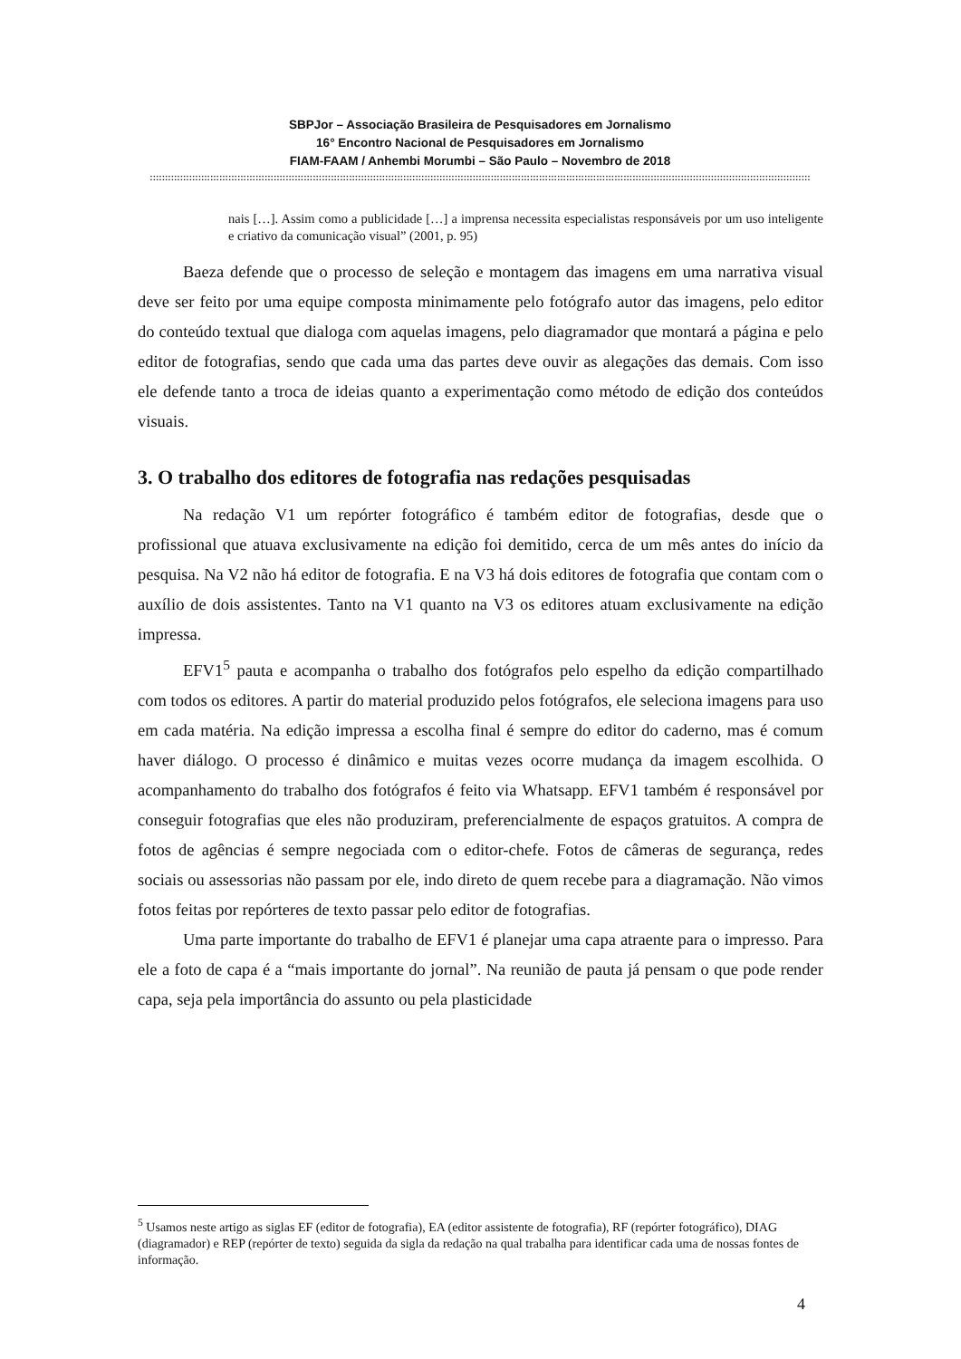SBPJor – Associação Brasileira de Pesquisadores em Jornalismo
16° Encontro Nacional de Pesquisadores em Jornalismo
FIAM-FAAM / Anhembi Morumbi – São Paulo – Novembro de 2018
:::::::::::::::::::::::::::::::::::::::::::::::::::::::::::::::::::::::::::::::::::::::::::::::::::::::::::::::::::::::::::::::::::::::::::::::::::::::::::::::::::::::::::::::::::::::::::::::::::::::::::::::::::::::::::
nais […]. Assim como a publicidade […] a imprensa necessita especialistas responsáveis por um uso inteligente e criativo da comunicação visual” (2001, p. 95)
Baeza defende que o processo de seleção e montagem das imagens em uma narrativa visual deve ser feito por uma equipe composta minimamente pelo fotógrafo autor das imagens, pelo editor do conteúdo textual que dialoga com aquelas imagens, pelo diagramador que montará a página e pelo editor de fotografias, sendo que cada uma das partes deve ouvir as alegações das demais. Com isso ele defende tanto a troca de ideias quanto a experimentação como método de edição dos conteúdos visuais.
3. O trabalho dos editores de fotografia nas redações pesquisadas
Na redação V1 um repórter fotográfico é também editor de fotografias, desde que o profissional que atuava exclusivamente na edição foi demitido, cerca de um mês antes do início da pesquisa. Na V2 não há editor de fotografia. E na V3 há dois editores de fotografia que contam com o auxílio de dois assistentes. Tanto na V1 quanto na V3 os editores atuam exclusivamente na edição impressa.
EFV1<sup>5</sup> pauta e acompanha o trabalho dos fotógrafos pelo espelho da edição compartilhado com todos os editores. A partir do material produzido pelos fotógrafos, ele seleciona imagens para uso em cada matéria. Na edição impressa a escolha final é sempre do editor do caderno, mas é comum haver diálogo. O processo é dinâmico e muitas vezes ocorre mudança da imagem escolhida. O acompanhamento do trabalho dos fotógrafos é feito via Whatsapp. EFV1 também é responsável por conseguir fotografias que eles não produziram, preferencialmente de espaços gratuitos. A compra de fotos de agências é sempre negociada com o editor-chefe. Fotos de câmeras de segurança, redes sociais ou assessorias não passam por ele, indo direto de quem recebe para a diagramação. Não vimos fotos feitas por repórteres de texto passar pelo editor de fotografias.
Uma parte importante do trabalho de EFV1 é planejar uma capa atraente para o impresso. Para ele a foto de capa é a “mais importante do jornal”. Na reunião de pauta já pensam o que pode render capa, seja pela importância do assunto ou pela plasticidade
<sup>5</sup> Usamos neste artigo as siglas EF (editor de fotografia), EA (editor assistente de fotografia), RF (repórter fotográfico), DIAG (diagramador) e REP (repórter de texto) seguida da sigla da redação na qual trabalha para identificar cada uma de nossas fontes de informação.
4